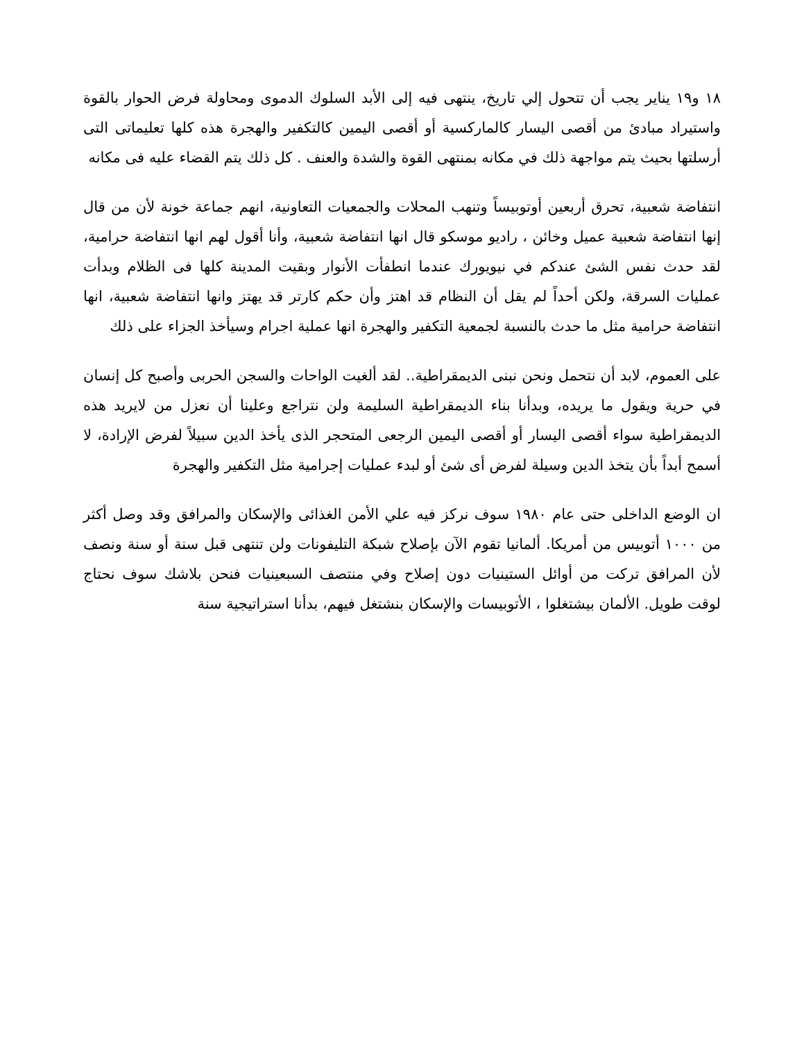١٨ و١٩ يناير يجب أن تتحول إلي تاريخ، ينتهى فيه إلى الأبد السلوك الدموى ومحاولة فرض الحوار بالقوة واستيراد مبادئ من أقصى اليسار كالماركسية أو أقصى اليمين كالتكفير والهجرة هذه كلها تعليماتى التى أرسلتها بحيث يتم مواجهة ذلك في مكانه بمنتهى القوة والشدة والعنف . كل ذلك يتم القضاء عليه فى مكانه
انتفاضة شعبية، تحرق أربعين أوتوبيساً وتنهب المحلات والجمعيات التعاونية، انهم جماعة خونة لأن من قال إنها انتفاضة شعبية عميل وخائن ، راديو موسكو قال انها انتفاضة شعبية، وأنا أقول لهم انها انتفاضة حرامية، لقد حدث نفس الشئ عندكم في نيويورك عندما انطفأت الأنوار وبقيت المدينة كلها فى الظلام وبدأت عمليات السرقة، ولكن أحداً لم يقل أن النظام قد اهتز وأن حكم كارتر قد يهتز وانها انتفاضة شعبية، انها انتفاضة حرامية مثل ما حدث بالنسبة لجمعية التكفير والهجرة انها عملية اجرام وسيأخذ الجزاء على ذلك
على العموم، لابد أن نتحمل ونحن نبنى الديمقراطية.. لقد ألغيت الواحات والسجن الحربى وأصبح كل إنسان في حرية ويقول ما يريده، وبدأنا بناء الديمقراطية السليمة ولن نتراجع وعلينا أن نعزل من لايريد هذه الديمقراطية سواء أقصى اليسار أو أقصى اليمين الرجعى المتحجر الذى يأخذ الدين سبيلاً لفرض الإرادة، لا أسمح أبداً بأن يتخذ الدين وسيلة لفرض أى شئ أو لبدء عمليات إجرامية مثل التكفير والهجرة
ان الوضع الداخلى حتى عام ١٩٨٠ سوف نركز فيه علي الأمن الغذائى والإسكان والمرافق وقد وصل أكثر من ١٠٠٠ أتوبيس من أمريكا. ألمانيا تقوم الآن بإصلاح شبكة التليفونات ولن تنتهى قبل سنة أو سنة ونصف لأن المرافق تركت من أوائل الستينيات دون إصلاح وفي منتصف السبعينيات فنحن بلاشك سوف نحتاج لوقت طويل. الألمان بيشتغلوا ، الأتوبيسات والإسكان بنشتغل فيهم، بدأنا استراتيجية سنة